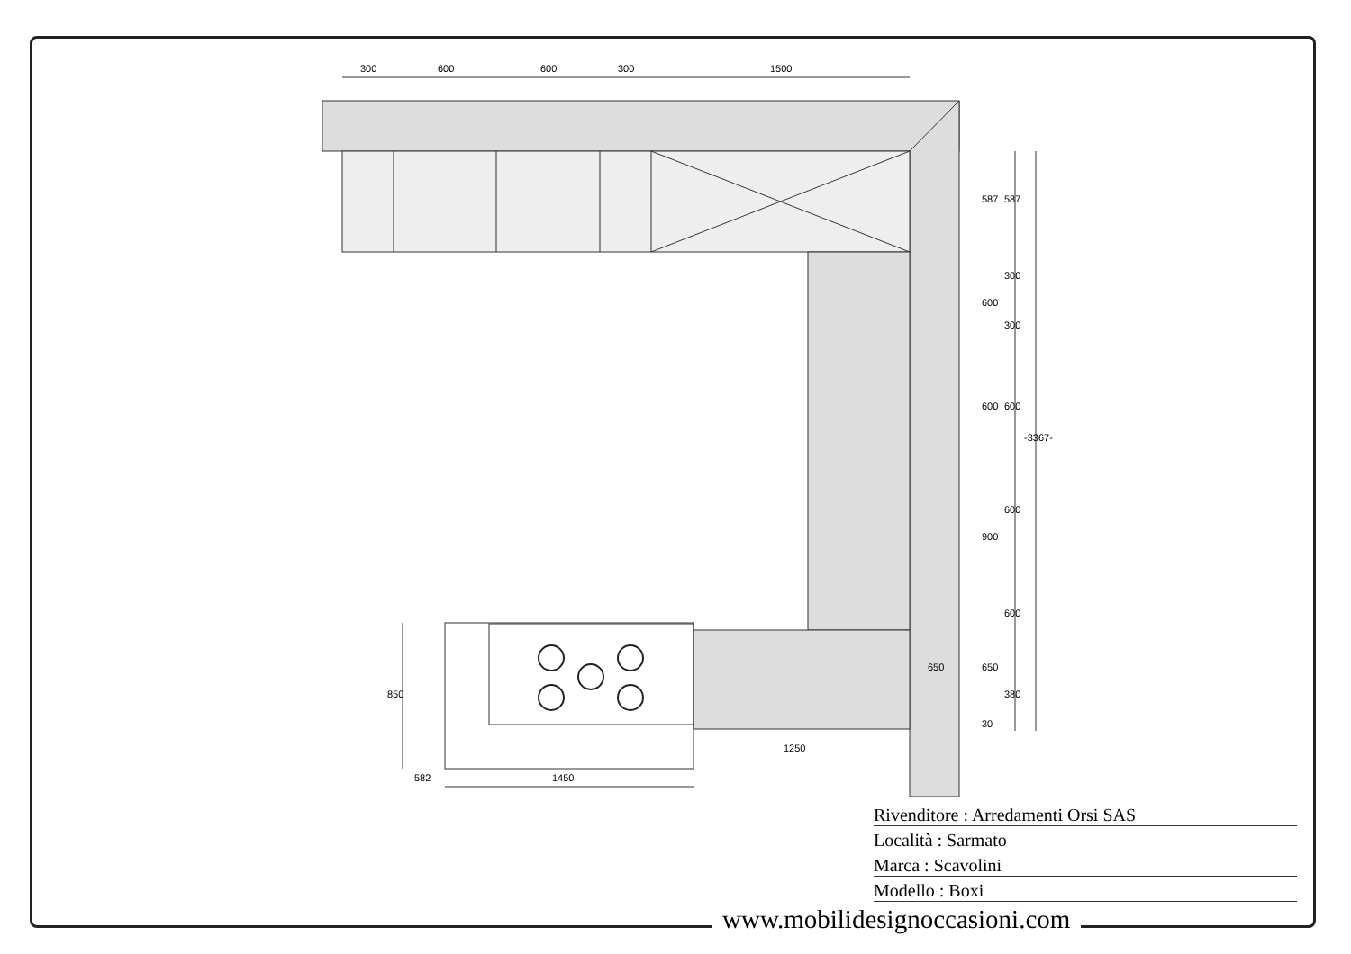300
600
600
300
1500
587
587
300
600
300
600
600
-3367-
600
900
600
650
650
380
30
850
582
1450
1250
Rivenditore : Arredamenti Orsi SAS
Località : Sarmato
Marca : Scavolini
Modello : Boxi
www.mobilidesignoccasioni.com